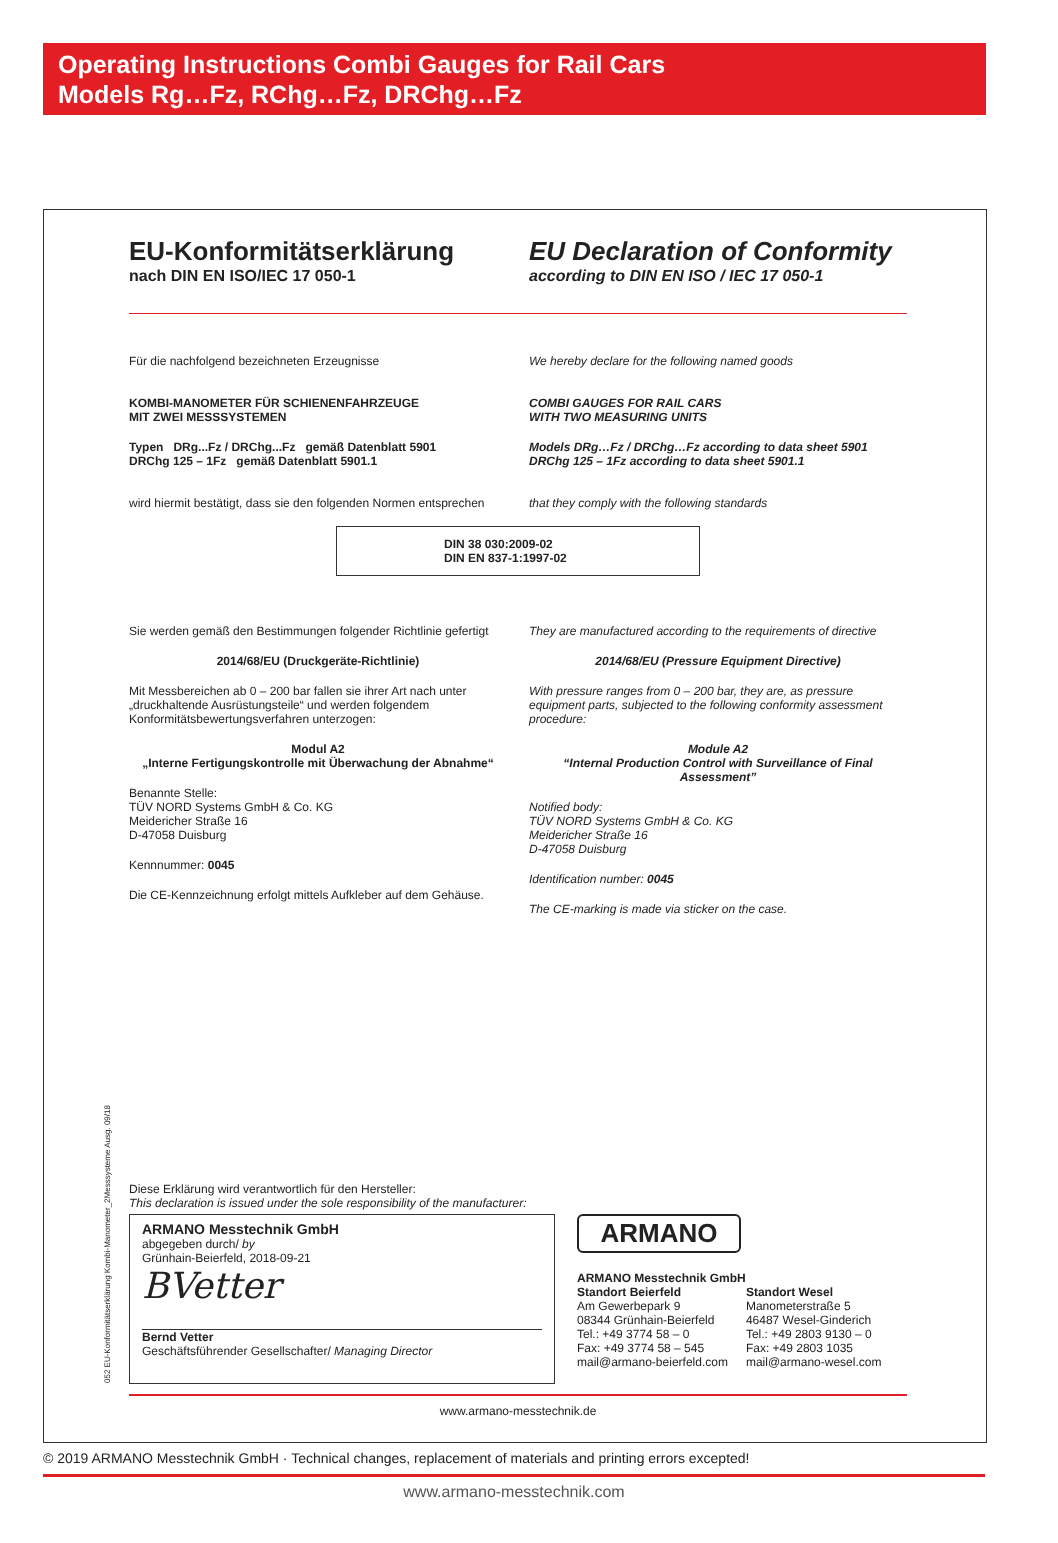Operating Instructions Combi Gauges for Rail Cars
Models Rg…Fz, RChg…Fz, DRChg…Fz
EU-Konformitätserklärung
nach DIN EN ISO/IEC 17 050-1
EU Declaration of Conformity
according to DIN EN ISO / IEC 17 050-1
Für die nachfolgend bezeichneten Erzeugnisse
KOMBI-MANOMETER FÜR SCHIENENFAHRZEUGE
MIT ZWEI MESSSYSTEMEN
Typen DRg...Fz / DRChg...Fz gemäß Datenblatt 5901
DRChg 125 – 1Fz gemäß Datenblatt 5901.1
wird hiermit bestätigt, dass sie den folgenden Normen entsprechen
We hereby declare for the following named goods
COMBI GAUGES FOR RAIL CARS
WITH TWO MEASURING UNITS
Models DRg…Fz / DRChg…Fz according to data sheet 5901
DRChg 125 – 1Fz according to data sheet 5901.1
that they comply with the following standards
DIN 38 030:2009-02
DIN EN 837-1:1997-02
Sie werden gemäß den Bestimmungen folgender Richtlinie gefertigt
2014/68/EU (Druckgeräte-Richtlinie)
Mit Messbereichen ab 0 – 200 bar fallen sie ihrer Art nach unter „druckhaltende Ausrüstungsteile“ und werden folgendem Konformitätsbewertungsverfahren unterzogen:
Modul A2
„Interne Fertigungskontrolle mit Überwachung der Abnahme“
Benannte Stelle:
TÜV NORD Systems GmbH & Co. KG
Meidericher Straße 16
D-47058 Duisburg
Kennnummer: 0045
Die CE-Kennzeichnung erfolgt mittels Aufkleber auf dem Gehäuse.
They are manufactured according to the requirements of directive
2014/68/EU (Pressure Equipment Directive)
With pressure ranges from 0 – 200 bar, they are, as pressure equipment parts, subjected to the following conformity assessment procedure:
Module A2
“Internal Production Control with Surveillance of Final Assessment”
Notified body:
TÜV NORD Systems GmbH & Co. KG
Meidericher Straße 16
D-47058 Duisburg
Identification number: 0045
The CE-marking is made via sticker on the case.
Diese Erklärung wird verantwortlich für den Hersteller:
This declaration is issued under the sole responsibility of the manufacturer:
ARMANO Messtechnik GmbH
abgegeben durch/ by
Grünhain-Beierfeld, 2018-09-21
BVetter
Bernd Vetter
Geschäftsführender Gesellschafter/ Managing Director
ARMANO
ARMANO Messtechnik GmbH
Standort Beierfeld
Am Gewerbepark 9
08344 Grünhain-Beierfeld
Tel.: +49 3774 58 – 0
Fax: +49 3774 58 – 545
mail@armano-beierfeld.com
Standort Wesel
Manometerstraße 5
46487 Wesel-Ginderich
Tel.: +49 2803 9130 – 0
Fax: +49 2803 1035
mail@armano-wesel.com
www.armano-messtechnik.de
052 EU-Konformitätserklärung Kombi-Manometer_2Messsysteme Ausg. 09/18
© 2019 ARMANO Messtechnik GmbH · Technical changes, replacement of materials and printing errors excepted!
www.armano-messtechnik.com